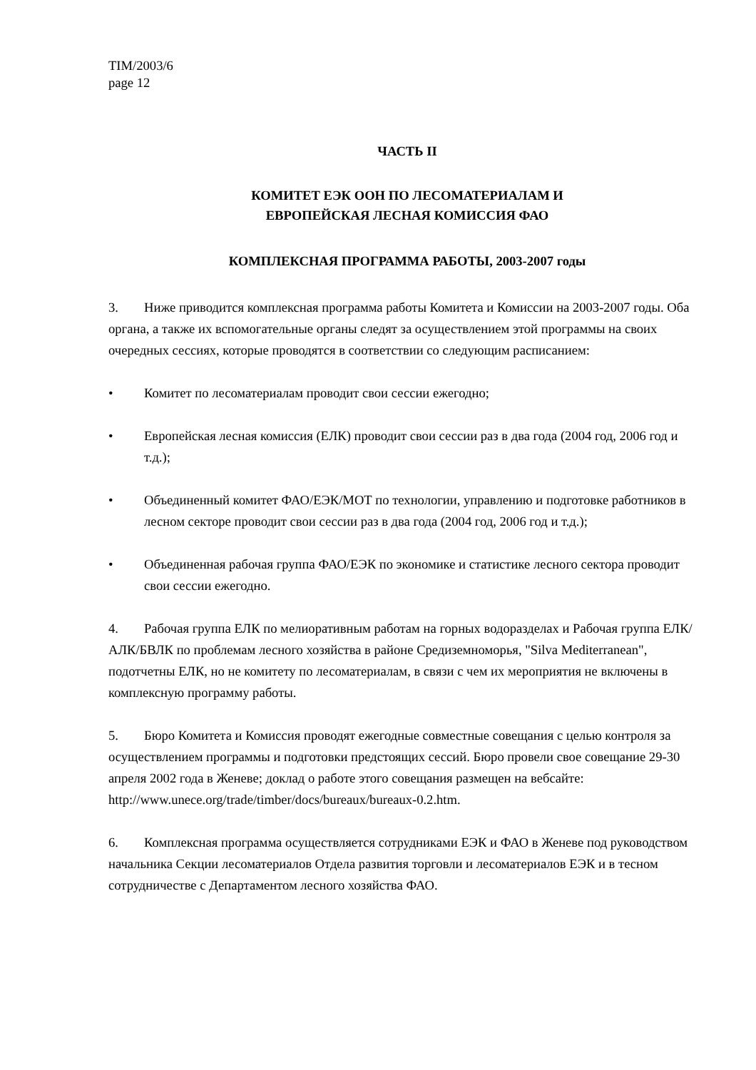TIM/2003/6
page 12
ЧАСТЬ II
КОМИТЕТ ЕЭК ООН ПО ЛЕСОМАТЕРИАЛАМ И
ЕВРОПЕЙСКАЯ ЛЕСНАЯ КОМИССИЯ ФАО
КОМПЛЕКСНАЯ ПРОГРАММА РАБОТЫ, 2003-2007 годы
3. Ниже приводится комплексная программа работы Комитета и Комиссии на 2003-2007 годы. Оба органа, а также их вспомогательные органы следят за осуществлением этой программы на своих очередных сессиях, которые проводятся в соответствии со следующим расписанием:
• Комитет по лесоматериалам проводит свои сессии ежегодно;
• Европейская лесная комиссия (ЕЛК) проводит свои сессии раз в два года (2004 год, 2006 год и т.д.);
• Объединенный комитет ФАО/ЕЭК/МОТ по технологии, управлению и подготовке работников в лесном секторе проводит свои сессии раз в два года (2004 год, 2006 год и т.д.);
• Объединенная рабочая группа ФАО/ЕЭК по экономике и статистике лесного сектора проводит свои сессии ежегодно.
4. Рабочая группа ЕЛК по мелиоративным работам на горных водоразделах и Рабочая группа ЕЛК/АЛК/БВЛК по проблемам лесного хозяйства в районе Средиземноморья, "Silva Mediterranean", подотчетны ЕЛК, но не комитету по лесоматериалам, в связи с чем их мероприятия не включены в комплексную программу работы.
5. Бюро Комитета и Комиссия проводят ежегодные совместные совещания с целью контроля за осуществлением программы и подготовки предстоящих сессий. Бюро провели свое совещание 29-30 апреля 2002 года в Женеве; доклад о работе этого совещания размещен на вебсайте: http://www.unece.org/trade/timber/docs/bureaux/bureaux-0.2.htm.
6. Комплексная программа осуществляется сотрудниками ЕЭК и ФАО в Женеве под руководством начальника Секции лесоматериалов Отдела развития торговли и лесоматериалов ЕЭК и в тесном сотрудничестве с Департаментом лесного хозяйства ФАО.